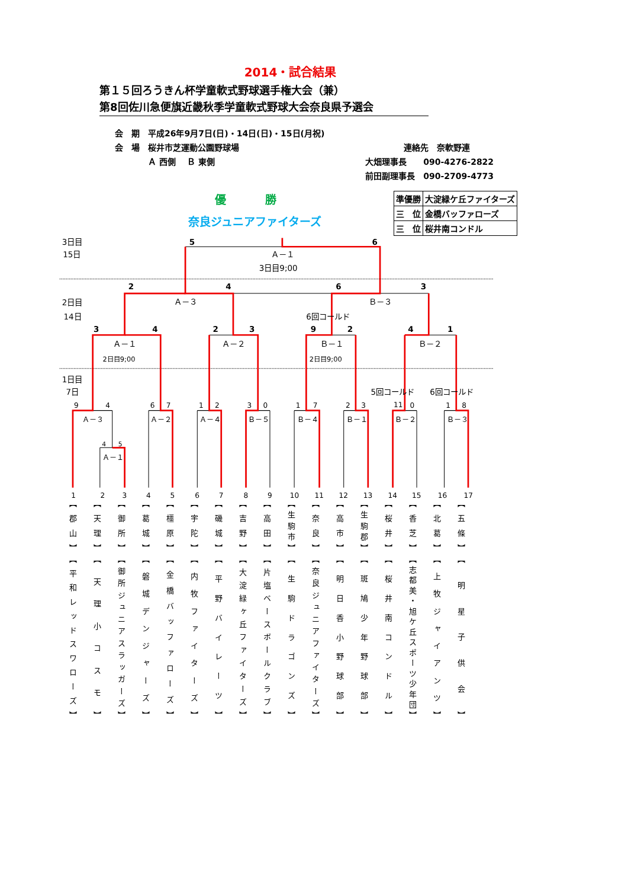2014・試合結果
第１５回ろうきん杯学童軟式野球選手権大会（兼）
第8回佐川急便旗近畿秋季学童軟式野球大会奈良県予選会
| 会 期 | 平成26年9月7日(日)・14日(日)・15日(月祝) | |
| 会 場 | 桜井市芝運動公園野球場 | 連絡先 奈軟野連 |
| | Ａ 西側 Ｂ 東側 | 大畑理事長 090-4276-2822 |
| | | 前田副理事長 090-2709-4773 |
優 勝
奈良ジュニアファイターズ
| 準優勝 | 大淀緑ケ丘ファイターズ |
| 三 位 | 金橋バッファローズ |
| 三 位 | 桜井南コンドル |
5
6
2
4
6
3
3
4
2
3
9
2
4
1
3日目
15日
Ａ－１
3日目9;00
Ａ－３
Ｂ－３
2日目
14日
6回コールド
Ａ－１
Ａ－２
Ｂ－１
Ｂ－２
2日目9;00
2日目9;00
1日目
7日
5回コールド
6回コールド
9
4
6
7
1
2
3
0
1
7
2
3
11
0
1
8
4
5
Ａ－３
Ａ－２
Ａ－４
Ｂ－５
Ｂ－４
Ｂ－１
Ｂ－２
Ｂ－３
Ａ－１
1
2
3
4
5
6
7
8
9
10
11
12
13
14
15
16
17
| 【郡山】 【平和レッドスワローズ】 | 【天理】 【天理小コスモ】 | 【御所】 【御所ジュニアスラッガーズ】 | 【葛城】 【磐城デンジャーズ】 | 【橿原】 【金橋バッファローズ】 | 【宇陀】 【内牧ファイターズ】 | 【磯城】 【平野バイレーツ】 | 【吉野】 【大淀緑ヶ丘ファイターズ】 | 【高田】 【片塩ベースボールクラブ】 | 【生駒市】 【生駒ドラゴンズ】 | 【奈良】 【奈良ジュニアファイターズ】 | 【高市】 【明日香小野球部】 | 【生駒郡】 【斑鳩少年野球部】 | 【桜井】 【桜井南コンドル】 | 【香芝】 【志都美・旭ケ丘スポーツ少年団】 | 【北葛】 【上牧ジャイアンツ】 | 【五條】 【明星子供会】 |